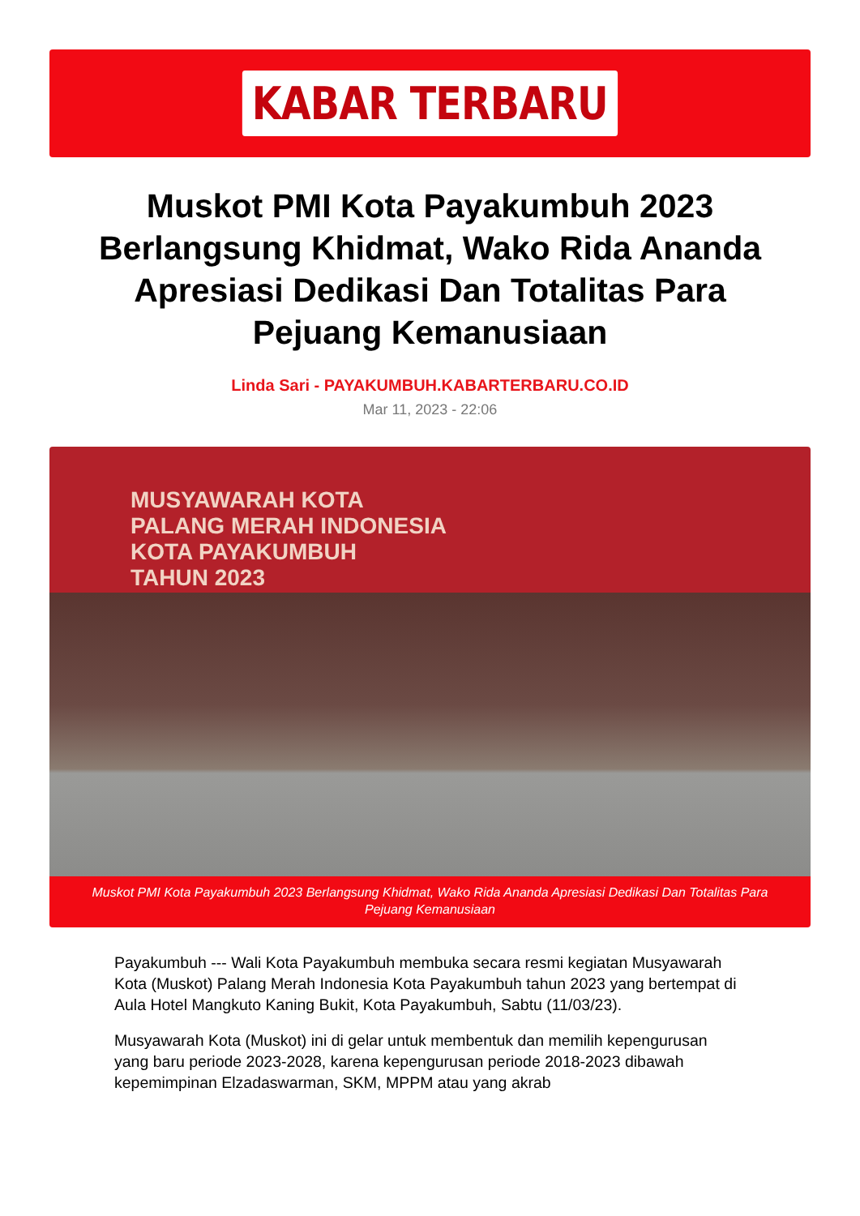KABAR TERBARU
Muskot PMI Kota Payakumbuh 2023 Berlangsung Khidmat, Wako Rida Ananda Apresiasi Dedikasi Dan Totalitas Para Pejuang Kemanusiaan
Linda Sari - PAYAKUMBUH.KABARTERBARU.CO.ID
Mar 11, 2023 - 22:06
MUSYAWARAH KOTA
PALANG MERAH INDONESIA
KOTA PAYAKUMBUH
TAHUN 2023
Muskot PMI Kota Payakumbuh 2023 Berlangsung Khidmat, Wako Rida Ananda Apresiasi Dedikasi Dan Totalitas Para Pejuang Kemanusiaan
Payakumbuh --- Wali Kota Payakumbuh membuka secara resmi kegiatan Musyawarah Kota (Muskot) Palang Merah Indonesia Kota Payakumbuh tahun 2023 yang bertempat di Aula Hotel Mangkuto Kaning Bukit, Kota Payakumbuh, Sabtu (11/03/23).
Musyawarah Kota (Muskot) ini di gelar untuk membentuk dan memilih kepengurusan yang baru periode 2023-2028, karena kepengurusan periode 2018-2023 dibawah kepemimpinan Elzadaswarman, SKM, MPPM atau yang akrab